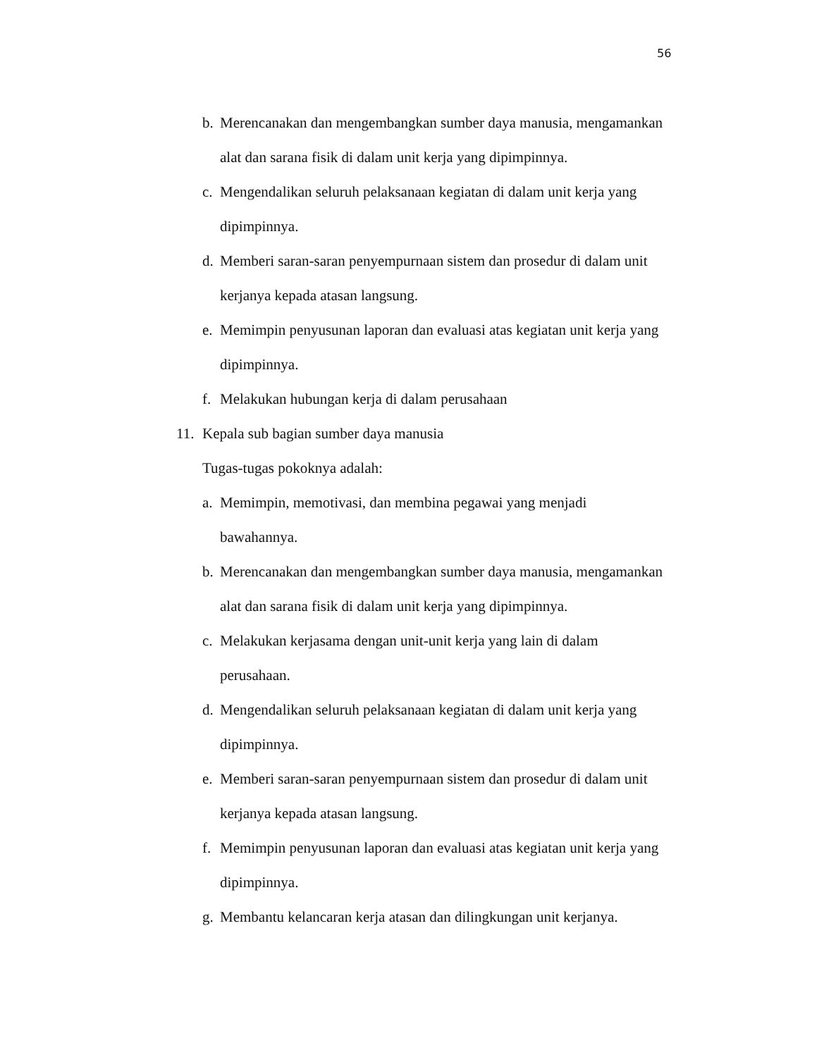56
b. Merencanakan dan mengembangkan sumber daya manusia, mengamankan alat dan sarana fisik di dalam unit kerja yang dipimpinnya.
c. Mengendalikan seluruh pelaksanaan kegiatan di dalam unit kerja yang
dipimpinnya.
d. Memberi saran-saran penyempurnaan sistem dan prosedur di dalam unit
kerjanya kepada atasan langsung.
e. Memimpin penyusunan laporan dan evaluasi atas kegiatan unit kerja yang
dipimpinnya.
f. Melakukan hubungan kerja di dalam perusahaan
11. Kepala sub bagian sumber daya manusia
Tugas-tugas pokoknya adalah:
a. Memimpin, memotivasi, dan membina pegawai yang menjadi
bawahannya.
b. Merencanakan dan mengembangkan sumber daya manusia, mengamankan alat dan sarana fisik di dalam unit kerja yang dipimpinnya.
c. Melakukan kerjasama dengan unit-unit kerja yang lain di dalam
perusahaan.
d. Mengendalikan seluruh pelaksanaan kegiatan di dalam unit kerja yang
dipimpinnya.
e. Memberi saran-saran penyempurnaan sistem dan prosedur di dalam unit
kerjanya kepada atasan langsung.
f. Memimpin penyusunan laporan dan evaluasi atas kegiatan unit kerja yang
dipimpinnya.
g. Membantu kelancaran kerja atasan dan dilingkungan unit kerjanya.